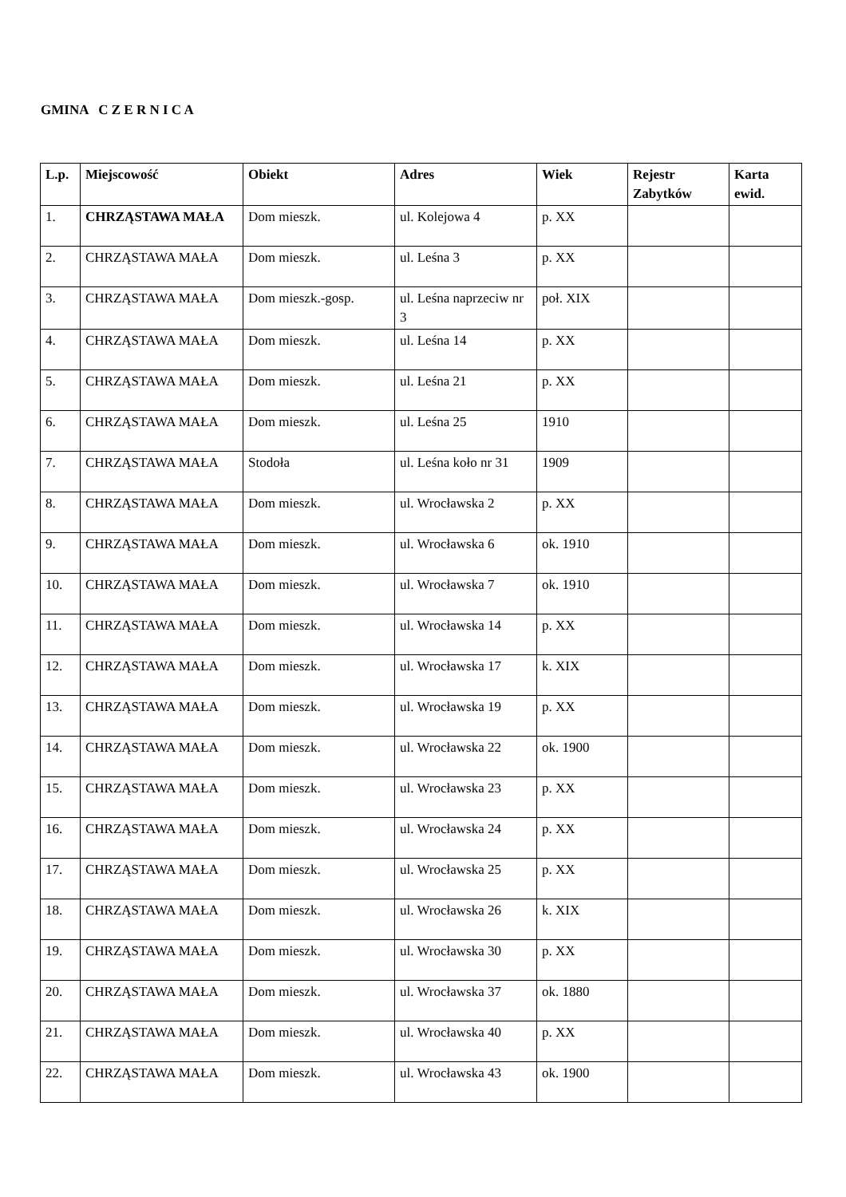GMINA C Z E R N I C A
| L.p. | Miejscowość | Obiekt | Adres | Wiek | Rejestr Zabytków | Karta ewid. |
| --- | --- | --- | --- | --- | --- | --- |
| 1. | CHRZĄSTAWA MAŁA | Dom mieszk. | ul. Kolejowa 4 | p. XX | | |
| 2. | CHRZĄSTAWA MAŁA | Dom mieszk. | ul. Leśna 3 | p. XX | | |
| 3. | CHRZĄSTAWA MAŁA | Dom mieszk.-gosp. | ul. Leśna naprzeciw nr 3 | poł. XIX | | |
| 4. | CHRZĄSTAWA MAŁA | Dom mieszk. | ul. Leśna 14 | p. XX | | |
| 5. | CHRZĄSTAWA MAŁA | Dom mieszk. | ul. Leśna 21 | p. XX | | |
| 6. | CHRZĄSTAWA MAŁA | Dom mieszk. | ul. Leśna 25 | 1910 | | |
| 7. | CHRZĄSTAWA MAŁA | Stodoła | ul. Leśna koło nr 31 | 1909 | | |
| 8. | CHRZĄSTAWA MAŁA | Dom mieszk. | ul. Wrocławska 2 | p. XX | | |
| 9. | CHRZĄSTAWA MAŁA | Dom mieszk. | ul. Wrocławska 6 | ok. 1910 | | |
| 10. | CHRZĄSTAWA MAŁA | Dom mieszk. | ul. Wrocławska 7 | ok. 1910 | | |
| 11. | CHRZĄSTAWA MAŁA | Dom mieszk. | ul. Wrocławska 14 | p. XX | | |
| 12. | CHRZĄSTAWA MAŁA | Dom mieszk. | ul. Wrocławska 17 | k. XIX | | |
| 13. | CHRZĄSTAWA MAŁA | Dom mieszk. | ul. Wrocławska 19 | p. XX | | |
| 14. | CHRZĄSTAWA MAŁA | Dom mieszk. | ul. Wrocławska 22 | ok. 1900 | | |
| 15. | CHRZĄSTAWA MAŁA | Dom mieszk. | ul. Wrocławska 23 | p. XX | | |
| 16. | CHRZĄSTAWA MAŁA | Dom mieszk. | ul. Wrocławska 24 | p. XX | | |
| 17. | CHRZĄSTAWA MAŁA | Dom mieszk. | ul. Wrocławska 25 | p. XX | | |
| 18. | CHRZĄSTAWA MAŁA | Dom mieszk. | ul. Wrocławska 26 | k. XIX | | |
| 19. | CHRZĄSTAWA MAŁA | Dom mieszk. | ul. Wrocławska 30 | p. XX | | |
| 20. | CHRZĄSTAWA MAŁA | Dom mieszk. | ul. Wrocławska 37 | ok. 1880 | | |
| 21. | CHRZĄSTAWA MAŁA | Dom mieszk. | ul. Wrocławska 40 | p. XX | | |
| 22. | CHRZĄSTAWA MAŁA | Dom mieszk. | ul. Wrocławska 43 | ok. 1900 | | |